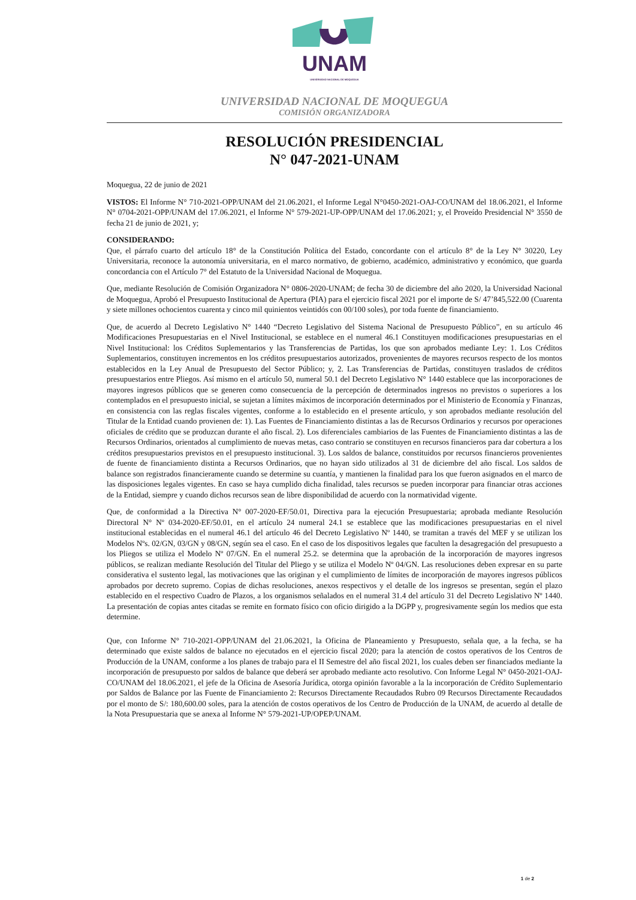UNAM
UNIVERSIDAD NACIONAL DE MOQUEGUA
UNIVERSIDAD NACIONAL DE MOQUEGUA
COMISIÓN ORGANIZADORA
RESOLUCIÓN PRESIDENCIAL
N° 047-2021-UNAM
Moquegua, 22 de junio de 2021
VISTOS: El Informe N° 710-2021-OPP/UNAM del 21.06.2021, el Informe Legal N°0450-2021-OAJ-CO/UNAM del 18.06.2021, el Informe N° 0704-2021-OPP/UNAM del 17.06.2021, el Informe N° 579-2021-UP-OPP/UNAM del 17.06.2021; y, el Proveído Presidencial N° 3550 de fecha 21 de junio de 2021, y;
CONSIDERANDO:
Que, el párrafo cuarto del artículo 18° de la Constitución Política del Estado, concordante con el artículo 8° de la Ley N° 30220, Ley Universitaria, reconoce la autonomía universitaria, en el marco normativo, de gobierno, académico, administrativo y económico, que guarda concordancia con el Artículo 7° del Estatuto de la Universidad Nacional de Moquegua.
Que, mediante Resolución de Comisión Organizadora N° 0806-2020-UNAM; de fecha 30 de diciembre del año 2020, la Universidad Nacional de Moquegua, Aprobó el Presupuesto Institucional de Apertura (PIA) para el ejercicio fiscal 2021 por el importe de S/ 47’845,522.00 (Cuarenta y siete millones ochocientos cuarenta y cinco mil quinientos veintidós con 00/100 soles), por toda fuente de financiamiento.
Que, de acuerdo al Decreto Legislativo N° 1440 “Decreto Legislativo del Sistema Nacional de Presupuesto Público”, en su artículo 46 Modificaciones Presupuestarias en el Nivel Institucional, se establece en el numeral 46.1 Constituyen modificaciones presupuestarias en el Nivel Institucional: los Créditos Suplementarios y las Transferencias de Partidas, los que son aprobados mediante Ley: 1. Los Créditos Suplementarios, constituyen incrementos en los créditos presupuestarios autorizados, provenientes de mayores recursos respecto de los montos establecidos en la Ley Anual de Presupuesto del Sector Público; y, 2. Las Transferencias de Partidas, constituyen traslados de créditos presupuestarios entre Pliegos. Así mismo en el artículo 50, numeral 50.1 del Decreto Legislativo N° 1440 establece que las incorporaciones de mayores ingresos públicos que se generen como consecuencia de la percepción de determinados ingresos no previstos o superiores a los contemplados en el presupuesto inicial, se sujetan a límites máximos de incorporación determinados por el Ministerio de Economía y Finanzas, en consistencia con las reglas fiscales vigentes, conforme a lo establecido en el presente artículo, y son aprobados mediante resolución del Titular de la Entidad cuando provienen de: 1). Las Fuentes de Financiamiento distintas a las de Recursos Ordinarios y recursos por operaciones oficiales de crédito que se produzcan durante el año fiscal. 2). Los diferenciales cambiarios de las Fuentes de Financiamiento distintas a las de Recursos Ordinarios, orientados al cumplimiento de nuevas metas, caso contrario se constituyen en recursos financieros para dar cobertura a los créditos presupuestarios previstos en el presupuesto institucional. 3). Los saldos de balance, constituidos por recursos financieros provenientes de fuente de financiamiento distinta a Recursos Ordinarios, que no hayan sido utilizados al 31 de diciembre del año fiscal. Los saldos de balance son registrados financieramente cuando se determine su cuantía, y mantienen la finalidad para los que fueron asignados en el marco de las disposiciones legales vigentes. En caso se haya cumplido dicha finalidad, tales recursos se pueden incorporar para financiar otras acciones de la Entidad, siempre y cuando dichos recursos sean de libre disponibilidad de acuerdo con la normatividad vigente.
Que, de conformidad a la Directiva N° 007-2020-EF/50.01, Directiva para la ejecución Presupuestaria; aprobada mediante Resolución Directoral N° Nº 034-2020-EF/50.01, en el artículo 24 numeral 24.1 se establece que las modificaciones presupuestarias en el nivel institucional establecidas en el numeral 46.1 del artículo 46 del Decreto Legislativo Nº 1440, se tramitan a través del MEF y se utilizan los Modelos Nºs. 02/GN, 03/GN y 08/GN, según sea el caso. En el caso de los dispositivos legales que faculten la desagregación del presupuesto a los Pliegos se utiliza el Modelo Nº 07/GN. En el numeral 25.2. se determina que la aprobación de la incorporación de mayores ingresos públicos, se realizan mediante Resolución del Titular del Pliego y se utiliza el Modelo Nº 04/GN. Las resoluciones deben expresar en su parte considerativa el sustento legal, las motivaciones que las originan y el cumplimiento de límites de incorporación de mayores ingresos públicos aprobados por decreto supremo. Copias de dichas resoluciones, anexos respectivos y el detalle de los ingresos se presentan, según el plazo establecido en el respectivo Cuadro de Plazos, a los organismos señalados en el numeral 31.4 del artículo 31 del Decreto Legislativo Nº 1440. La presentación de copias antes citadas se remite en formato físico con oficio dirigido a la DGPP y, progresivamente según los medios que esta determine.
Que, con Informe N° 710-2021-OPP/UNAM del 21.06.2021, la Oficina de Planeamiento y Presupuesto, señala que, a la fecha, se ha determinado que existe saldos de balance no ejecutados en el ejercicio fiscal 2020; para la atención de costos operativos de los Centros de Producción de la UNAM, conforme a los planes de trabajo para el II Semestre del año fiscal 2021, los cuales deben ser financiados mediante la incorporación de presupuesto por saldos de balance que deberá ser aprobado mediante acto resolutivo. Con Informe Legal N° 0450-2021-OAJ-CO/UNAM del 18.06.2021, el jefe de la Oficina de Asesoría Jurídica, otorga opinión favorable a la la incorporación de Crédito Suplementario por Saldos de Balance por las Fuente de Financiamiento 2: Recursos Directamente Recaudados Rubro 09 Recursos Directamente Recaudados por el monto de S/: 180,600.00 soles, para la atención de costos operativos de los Centro de Producción de la UNAM, de acuerdo al detalle de la Nota Presupuestaria que se anexa al Informe N° 579-2021-UP/OPEP/UNAM.
1 de 2